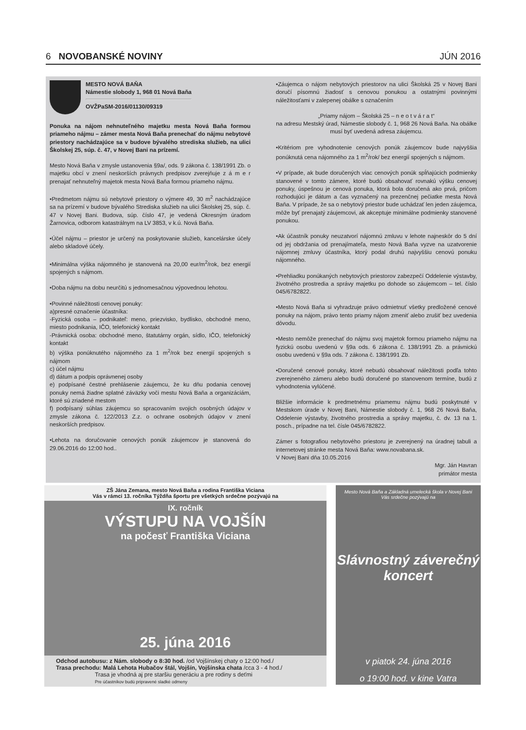6 NOVOBANSKÉ NOVINY JÚN 2016
MESTO NOVÁ BAŇA
Námestie slobody 1, 968 01 Nová Baňa
OVŽPaSM-2016/01130/09319
Ponuka na nájom nehnuteľného majetku mesta Nová Baňa formou priameho nájmu – zámer mesta Nová Baňa prenechať do nájmu nebytové priestory nachádzajúce sa v budove bývalého strediska služieb, na ulici Školskej 25, súp. č. 47, v Novej Bani na prízemí.
Mesto Nová Baňa v zmysle ustanovenia §9a/, ods. 9 zákona č. 138/1991 Zb. o majetku obcí v znení neskorších právnych predpisov zverejňuje z á m e r prenajať nehnuteľný majetok mesta Nová Baňa formou priameho nájmu.
•Predmetom nájmu sú nebytové priestory o výmere 49, 30 m<sup>2</sup> nachádzajúce sa na prízemí v budove bývalého Strediska služieb na ulici Školskej 25, súp. č. 47 v Novej Bani. Budova, súp. číslo 47, je vedená Okresným úradom Žarnovica, odborom katastrálnym na LV 3853, v k.ú. Nová Baňa.
•Účel nájmu – priestor je určený na poskytovanie služieb, kancelárske účely alebo skladové účely.
•Minimálna výška nájomného je stanovená na 20,00 eur/m<sup>2</sup>/rok, bez energií spojených s nájmom.
•Doba nájmu na dobu neurčitú s jednomesačnou výpovednou lehotou.
•Povinné náležitosti cenovej ponuky:
a)presné označenie účastníka:
-Fyzická osoba – podnikateľ: meno, priezvisko, bydlisko, obchodné meno, miesto podnikania, IČO, telefonický kontakt
-Právnická osoba: obchodné meno, štatutárny orgán, sídlo, IČO, telefonický kontakt
b) výška ponúknutého nájomného za 1 m<sup>2</sup>/rok bez energií spojených s nájmom
c) účel nájmu
d) dátum a podpis oprávnenej osoby
e) podpísané čestné prehlásenie záujemcu, že ku dňu podania cenovej ponuky nemá žiadne splatné záväzky voči mestu Nová Baňa a organizáciám, ktoré sú zriadené mestom
f) podpísaný súhlas záujemcu so spracovaním svojich osobných údajov v zmysle zákona č. 122/2013 Z.z. o ochrane osobných údajov v znení neskorších predpisov.
•Lehota na doručovanie cenových ponúk záujemcov je stanovená do 29.06.2016 do 12:00 hod..
•Záujemca o nájom nebytových priestorov na ulici Školská 25 v Novej Bani doručí písomnú žiadosť s cenovou ponukou a ostatnými povinnými náležitosťami v zalepenej obálke s označením
„Priamy nájom – Školská 25 – n e o t v á r a t“
na adresu Mestský úrad, Námestie slobody č. 1, 968 26 Nová Baňa. Na obálke musí byť uvedená adresa záujemcu.
•Kritériom pre vyhodnotenie cenových ponúk záujemcov bude najvyššia ponúknutá cena nájomného za 1 m<sup>2</sup>/rok/ bez energií spojených s nájmom.
•V prípade, ak bude doručených viac cenových ponúk spĺňajúcich podmienky stanovené v tomto zámere, ktoré budú obsahovať rovnakú výšku cenovej ponuky, úspešnou je cenová ponuka, ktorá bola doručená ako prvá, pričom rozhodujúci je dátum a čas vyznačený na prezenčnej pečiatke mesta Nová Baňa. V prípade, že sa o nebytový priestor bude uchádzať len jeden záujemca, môže byť prenajatý záujemcovi, ak akceptuje minimálne podmienky stanovené ponukou.
•Ak účastník ponuky neuzatvorí nájomnú zmluvu v lehote najneskôr do 5 dní od jej obdržania od prenajímateľa, mesto Nová Baňa vyzve na uzatvorenie nájomnej zmluvy účastníka, ktorý podal druhú najvyššiu cenovú ponuku nájomného.
•Prehliadku ponúkaných nebytových priestorov zabezpečí Oddelenie výstavby, životného prostredia a správy majetku po dohode so záujemcom – tel. číslo 045/6782822.
•Mesto Nová Baňa si vyhradzuje právo odmietnuť všetky predložené cenové ponuky na nájom, právo tento priamy nájom zmeniť alebo zrušiť bez uvedenia dôvodu.
•Mesto nemôže prenechať do nájmu svoj majetok formou priameho nájmu na fyzickú osobu uvedenú v §9a ods. 6 zákona č. 138/1991 Zb. a právnickú osobu uvedenú v §9a ods. 7 zákona č. 138/1991 Zb.
•Doručené cenové ponuky, ktoré nebudú obsahovať náležitosti podľa tohto zverejneného zámeru alebo budú doručené po stanovenom termíne, budú z vyhodnotenia vylúčené.
Bližšie informácie k predmetnému priamemu nájmu budú poskytnuté v Mestskom úrade v Novej Bani, Námestie slobody č. 1, 968 26 Nová Baňa, Oddelenie výstavby, životného prostredia a správy majetku, č. dv. 13 na 1. posch., prípadne na tel. čísle 045/6782822.
Zámer s fotografiou nebytového priestoru je zverejnený na úradnej tabuli a internetovej stránke mesta Nová Baňa: www.novabana.sk.
V Novej Bani dňa 10.05.2016
Mgr. Ján Havran
primátor mesta
ZŠ Jána Zemana, mesto Nová Baňa a rodina Františka Viciana
Vás v rámci 13. ročníka Týždňa športu pre všetkých srdečne pozývajú na
IX. ročník
VÝSTUPU NA VOJŠÍN
na počesť Františka Viciana
25. júna 2016
Odchod autobusu: z Nám. slobody o 8:30 hod. /od Vojšínskej chaty o 12:00 hod./
Trasa prechodu: Malá Lehota Hubačov štál, Vojšín, Vojšínska chata /cca 3 - 4 hod./
Trasa je vhodná aj pre staršiu generáciu a pre rodiny s deťmi
Pre účastníkov budú pripravené sladké odmeny
Mesto Nová Baňa a Základná umelecká škola v Novej Bani
Vás srdečne pozývajú na
Slávnostný záverečný
koncert
v piatok 24. júna 2016
o 19:00 hod. v kine Vatra